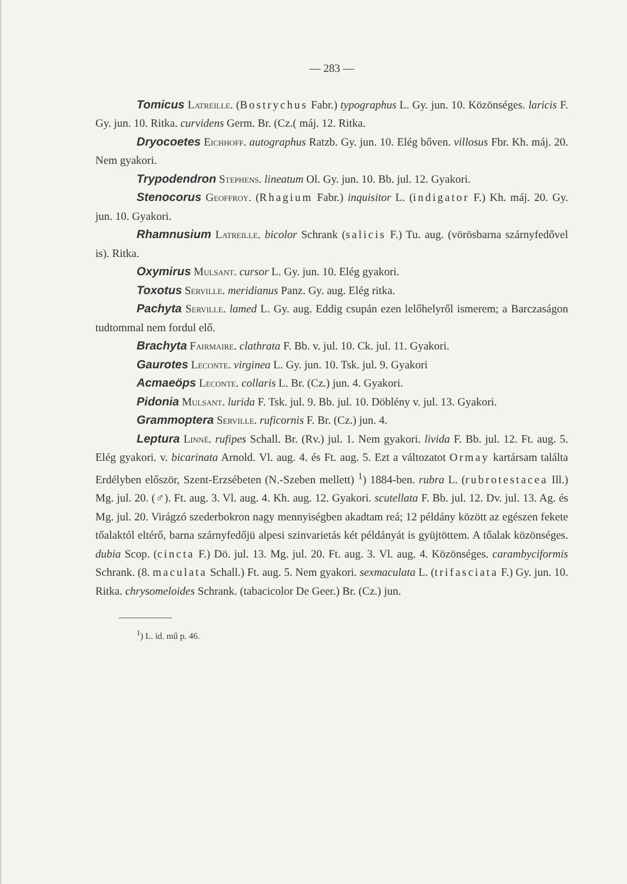— 283 —
Tomicus Latreille. (Bostrychus Fabr.) typographus L. Gy. jun. 10. Közönséges. laricis F. Gy. jun. 10. Ritka. curvidens Germ. Br. (Cz.( máj. 12. Ritka.
Dryocoetes Eichhoff. autographus Ratzb. Gy. jun. 10. Elég bőven. villosus Fbr. Kh. máj. 20. Nem gyakori.
Trypodendron Stephens. lineatum Ol. Gy. jun. 10. Bb. jul. 12. Gyakori.
Stenocorus Geoffroy. (Rhagium Fabr.) inquisitor L. (indigator F.) Kh. máj. 20. Gy. jun. 10. Gyakori.
Rhamnusium Latreille. bicolor Schrank (salicis F.) Tu. aug. (vörösbarna szárnyfedővel is). Ritka.
Oxymirus Mulsant. cursor L. Gy. jun. 10. Elég gyakori.
Toxotus Serville. meridianus Panz. Gy. aug. Elég ritka.
Pachyta Serville. lamed L. Gy. aug. Eddig csupán ezen lelőhelyről ismerem; a Barczaságon tudtommal nem fordul elő.
Brachyta Fairmaire. clathrata F. Bb. v. jul. 10. Ck. jul. 11. Gyakori.
Gaurotes Leconte. virginea L. Gy. jun. 10. Tsk. jul. 9. Gyakori
Acmaeöps Leconte. collaris L. Br. (Cz.) jun. 4. Gyakori.
Pidonia Mulsant. lurida F. Tsk. jul. 9. Bb. jul. 10. Döblény v. jul. 13. Gyakori.
Grammoptera Serville. ruficornis F. Br. (Cz.) jun. 4.
Leptura Linné. rufipes Schall. Br. (Rv.) jul. 1. Nem gyakori. livida F. Bb. jul. 12. Ft. aug. 5. Elég gyakori. v. bicarinata Arnold. Vl. aug. 4. és Ft. aug. 5. Ezt a változatot Ormay kartársam találta Erdélyben először, Szent-Erzsébeten (N.-Szeben mellett) <sup>1</sup>) 1884-ben. rubra L. (rubrotestacea Ill.) Mg. jul. 20. (♂). Ft. aug. 3. Vl. aug. 4. Kh. aug. 12. Gyakori. scutellata F. Bb. jul. 12. Dv. jul. 13. Ag. és Mg. jul. 20. Virágzó szederbokron nagy mennyiségben akadtam reá; 12 példány között az egészen fekete tőalaktól eltérő, barna szárnyfedőjü alpesi szinvarietás két példányát is gyüjtöttem. A tőalak közönséges. dubia Scop. (cincta F.) Dö. jul. 13. Mg. jul. 20. Ft. aug. 3. Vl. aug. 4. Közönséges. carambyciformis Schrank. (8. maculata Schall.) Ft. aug. 5. Nem gyakori. sexmaculata L. (trifasciata F.) Gy. jun. 10. Ritka. chrysomeloides Schrank. (tabacicolor De Geer.) Br. (Cz.) jun.
<sup>1</sup>) L. id. mű p. 46.